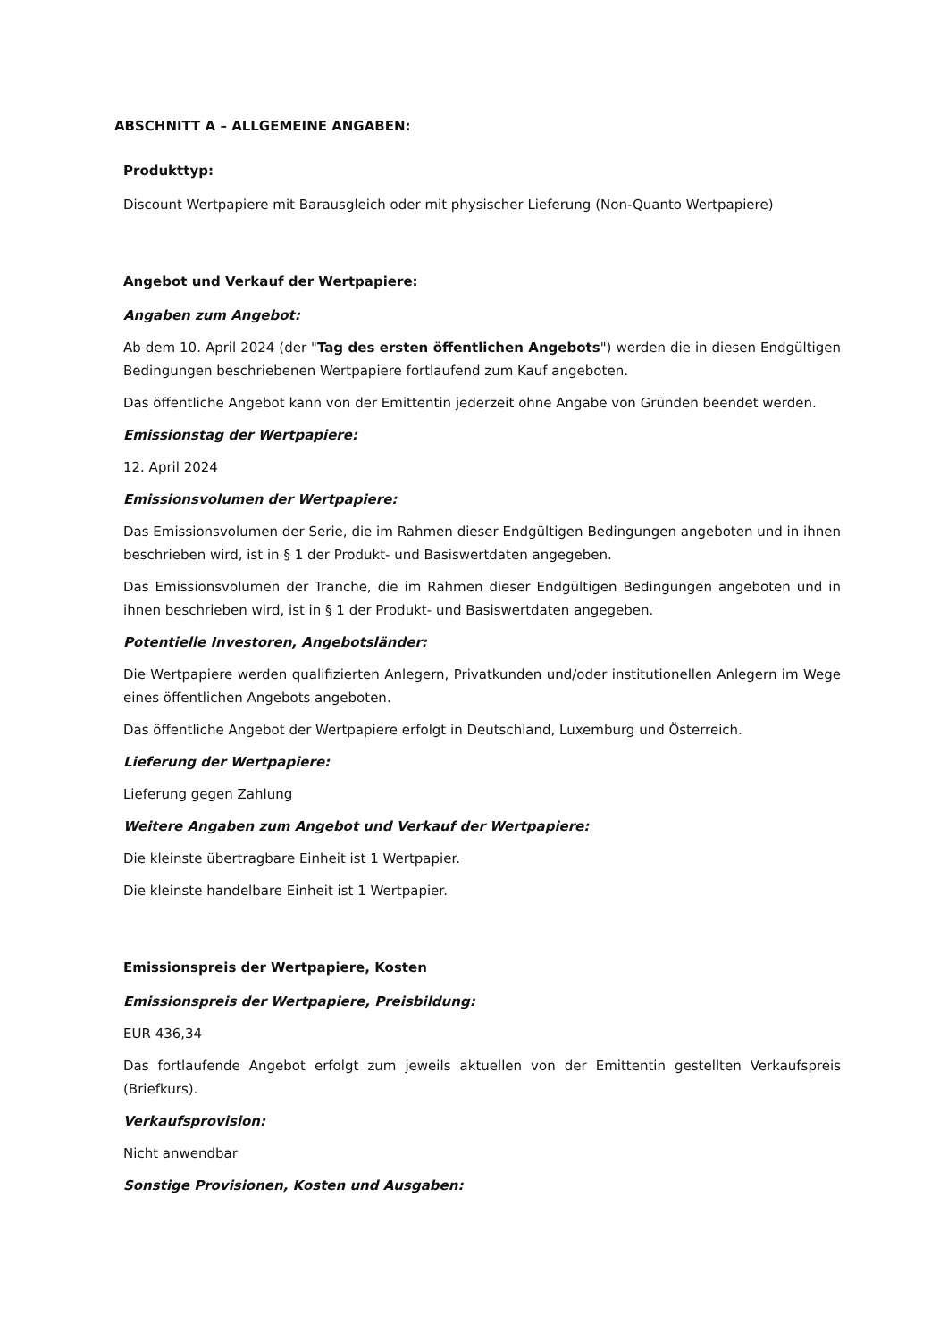ABSCHNITT A – ALLGEMEINE ANGABEN:
Produkttyp:
Discount Wertpapiere mit Barausgleich oder mit physischer Lieferung (Non-Quanto Wertpapiere)
Angebot und Verkauf der Wertpapiere:
Angaben zum Angebot:
Ab dem 10. April 2024 (der "Tag des ersten öffentlichen Angebots") werden die in diesen Endgültigen Bedingungen beschriebenen Wertpapiere fortlaufend zum Kauf angeboten.
Das öffentliche Angebot kann von der Emittentin jederzeit ohne Angabe von Gründen beendet werden.
Emissionstag der Wertpapiere:
12. April 2024
Emissionsvolumen der Wertpapiere:
Das Emissionsvolumen der Serie, die im Rahmen dieser Endgültigen Bedingungen angeboten und in ihnen beschrieben wird, ist in § 1 der Produkt- und Basiswertdaten angegeben.
Das Emissionsvolumen der Tranche, die im Rahmen dieser Endgültigen Bedingungen angeboten und in ihnen beschrieben wird, ist in § 1 der Produkt- und Basiswertdaten angegeben.
Potentielle Investoren, Angebotsländer:
Die Wertpapiere werden qualifizierten Anlegern, Privatkunden und/oder institutionellen Anlegern im Wege eines öffentlichen Angebots angeboten.
Das öffentliche Angebot der Wertpapiere erfolgt in Deutschland, Luxemburg und Österreich.
Lieferung der Wertpapiere:
Lieferung gegen Zahlung
Weitere Angaben zum Angebot und Verkauf der Wertpapiere:
Die kleinste übertragbare Einheit ist 1 Wertpapier.
Die kleinste handelbare Einheit ist 1 Wertpapier.
Emissionspreis der Wertpapiere, Kosten
Emissionspreis der Wertpapiere, Preisbildung:
EUR 436,34
Das fortlaufende Angebot erfolgt zum jeweils aktuellen von der Emittentin gestellten Verkaufspreis (Briefkurs).
Verkaufsprovision:
Nicht anwendbar
Sonstige Provisionen, Kosten und Ausgaben: